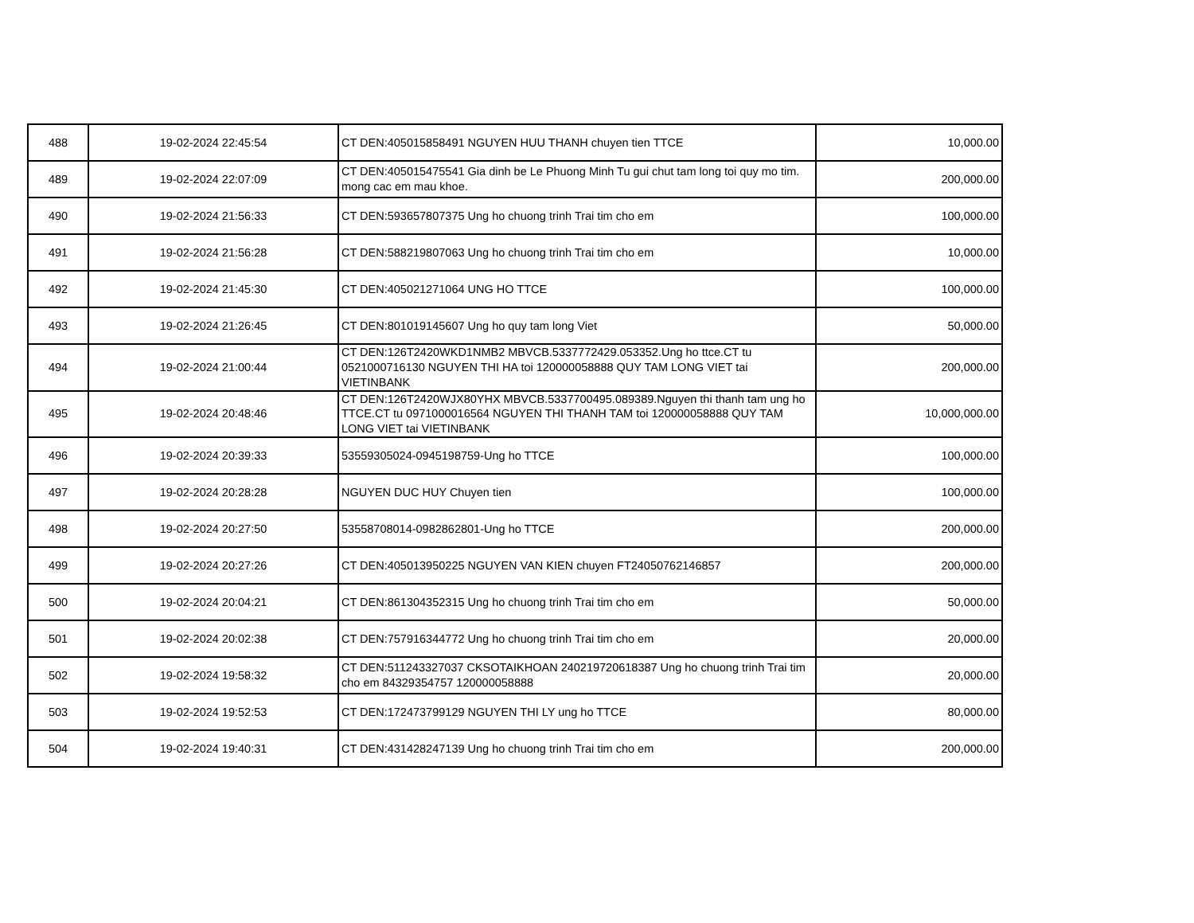| 488 | 19-02-2024 22:45:54 | CT DEN:405015858491 NGUYEN HUU THANH chuyen tien TTCE | 10,000.00 |
| 489 | 19-02-2024 22:07:09 | CT DEN:405015475541 Gia dinh be Le Phuong Minh Tu gui chut tam long toi quy mo tim. mong cac em mau khoe. | 200,000.00 |
| 490 | 19-02-2024 21:56:33 | CT DEN:593657807375 Ung ho chuong trinh Trai tim cho em | 100,000.00 |
| 491 | 19-02-2024 21:56:28 | CT DEN:588219807063 Ung ho chuong trinh Trai tim cho em | 10,000.00 |
| 492 | 19-02-2024 21:45:30 | CT DEN:405021271064 UNG HO TTCE | 100,000.00 |
| 493 | 19-02-2024 21:26:45 | CT DEN:801019145607 Ung ho quy tam long Viet | 50,000.00 |
| 494 | 19-02-2024 21:00:44 | CT DEN:126T2420WKD1NMB2 MBVCB.5337772429.053352.Ung ho ttce.CT tu 0521000716130 NGUYEN THI HA toi 120000058888 QUY TAM LONG VIET tai VIETINBANK | 200,000.00 |
| 495 | 19-02-2024 20:48:46 | CT DEN:126T2420WJX80YHX MBVCB.5337700495.089389.Nguyen thi thanh tam ung ho TTCE.CT tu 0971000016564 NGUYEN THI THANH TAM toi 120000058888 QUY TAM LONG VIET tai VIETINBANK | 10,000,000.00 |
| 496 | 19-02-2024 20:39:33 | 53559305024-0945198759-Ung ho TTCE | 100,000.00 |
| 497 | 19-02-2024 20:28:28 | NGUYEN DUC HUY Chuyen tien | 100,000.00 |
| 498 | 19-02-2024 20:27:50 | 53558708014-0982862801-Ung ho TTCE | 200,000.00 |
| 499 | 19-02-2024 20:27:26 | CT DEN:405013950225 NGUYEN VAN KIEN chuyen FT24050762146857 | 200,000.00 |
| 500 | 19-02-2024 20:04:21 | CT DEN:861304352315 Ung ho chuong trinh Trai tim cho em | 50,000.00 |
| 501 | 19-02-2024 20:02:38 | CT DEN:757916344772 Ung ho chuong trinh Trai tim cho em | 20,000.00 |
| 502 | 19-02-2024 19:58:32 | CT DEN:511243327037 CKSOTAIKHOAN 240219720618387 Ung ho chuong trinh Trai tim cho em 84329354757 120000058888 | 20,000.00 |
| 503 | 19-02-2024 19:52:53 | CT DEN:172473799129 NGUYEN THI LY ung ho TTCE | 80,000.00 |
| 504 | 19-02-2024 19:40:31 | CT DEN:431428247139 Ung ho chuong trinh Trai tim cho em | 200,000.00 |